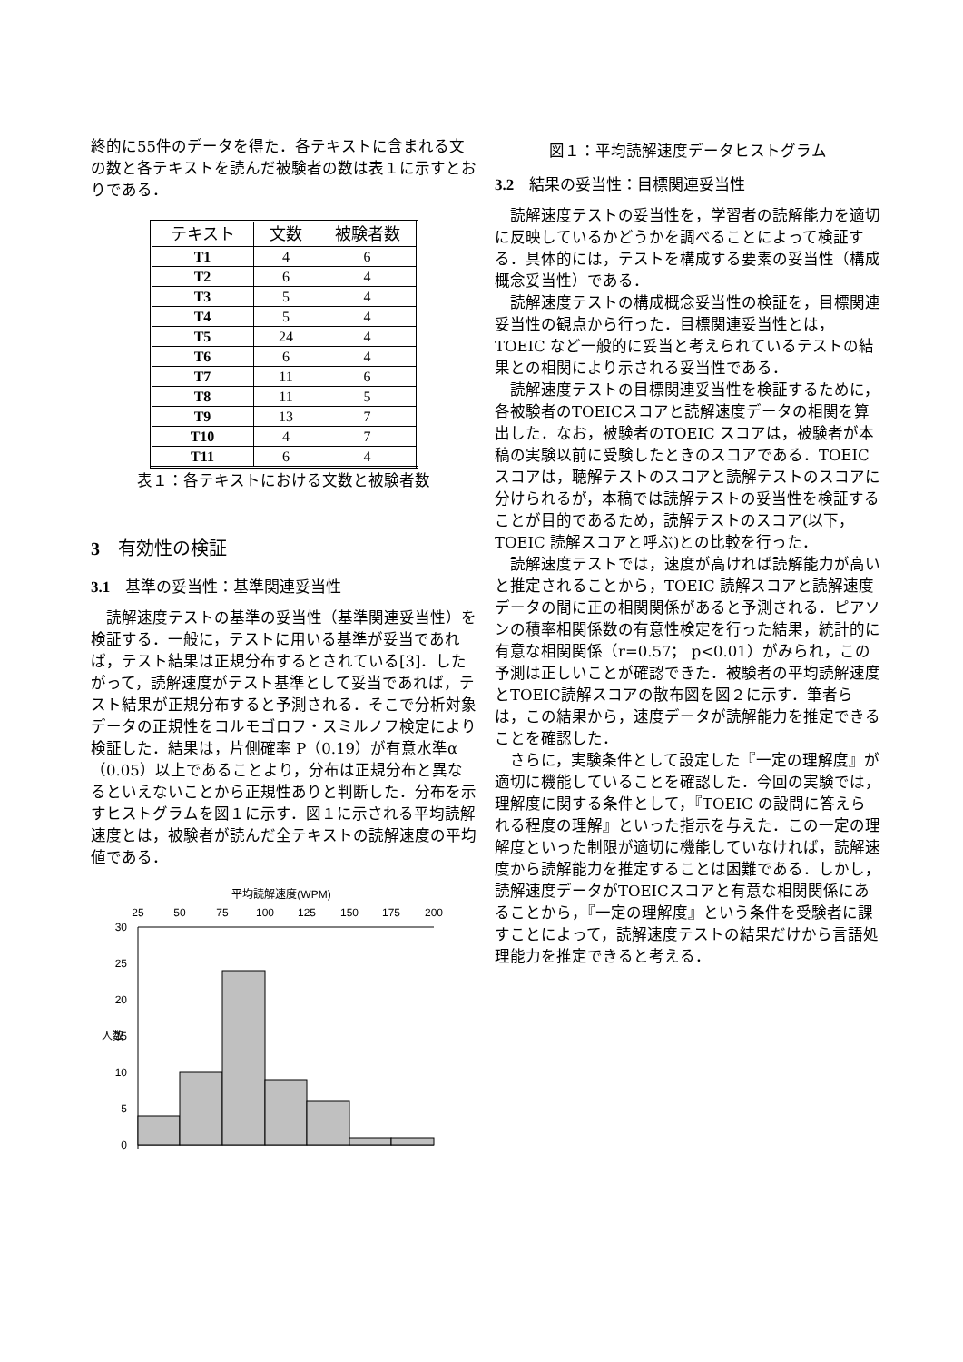終的に55件のデータを得た．各テキストに含まれる文の数と各テキストを読んだ被験者の数は表１に示すとおりである．
| テキスト | 文数 | 被験者数 |
| --- | --- | --- |
| T1 | 4 | 6 |
| T2 | 6 | 4 |
| T3 | 5 | 4 |
| T4 | 5 | 4 |
| T5 | 24 | 4 |
| T6 | 6 | 4 |
| T7 | 11 | 6 |
| T8 | 11 | 5 |
| T9 | 13 | 7 |
| T10 | 4 | 7 |
| T11 | 6 | 4 |
表１：各テキストにおける文数と被験者数
3　有効性の検証
3.1　基準の妥当性：基準関連妥当性
読解速度テストの基準の妥当性（基準関連妥当性）を検証する．一般に，テストに用いる基準が妥当であれば，テスト結果は正規分布するとされている[3]．したがって，読解速度がテスト基準として妥当であれば，テスト結果が正規分布すると予測される．そこで分析対象データの正規性をコルモゴロフ・スミルノフ検定により検証した．結果は，片側確率 P（0.19）が有意水準α（0.05）以上であることより，分布は正規分布と異なるといえないことから正規性ありと判断した．分布を示すヒストグラムを図１に示す．図１に示される平均読解速度とは，被験者が読んだ全テキストの読解速度の平均値である．
平均読解速度(WPM)
25
50
75
100
125
150
175
200
30
25
20
15
10
5
0
人数
図１：平均読解速度データヒストグラム
3.2　結果の妥当性：目標関連妥当性
読解速度テストの妥当性を，学習者の読解能力を適切に反映しているかどうかを調べることによって検証する．具体的には，テストを構成する要素の妥当性（構成概念妥当性）である．
読解速度テストの構成概念妥当性の検証を，目標関連妥当性の観点から行った．目標関連妥当性とは，TOEIC など一般的に妥当と考えられているテストの結果との相関により示される妥当性である．
読解速度テストの目標関連妥当性を検証するために，各被験者のTOEICスコアと読解速度データの相関を算出した．なお，被験者のTOEIC スコアは，被験者が本稿の実験以前に受験したときのスコアである．TOEIC スコアは，聴解テストのスコアと読解テストのスコアに分けられるが，本稿では読解テストの妥当性を検証することが目的であるため，読解テストのスコア(以下，TOEIC 読解スコアと呼ぶ)との比較を行った．
読解速度テストでは，速度が高ければ読解能力が高いと推定されることから，TOEIC 読解スコアと読解速度データの間に正の相関関係があると予測される．ピアソンの積率相関係数の有意性検定を行った結果，統計的に有意な相関関係（r=0.57； p<0.01）がみられ，この予測は正しいことが確認できた．被験者の平均読解速度とTOEIC読解スコアの散布図を図２に示す．筆者らは，この結果から，速度データが読解能力を推定できることを確認した．
さらに，実験条件として設定した『一定の理解度』が適切に機能していることを確認した．今回の実験では，理解度に関する条件として，『TOEIC の設問に答えられる程度の理解』といった指示を与えた．この一定の理解度といった制限が適切に機能していなければ，読解速度から読解能力を推定することは困難である．しかし，読解速度データがTOEICスコアと有意な相関関係にあることから，『一定の理解度』という条件を受験者に課すことによって，読解速度テストの結果だけから言語処理能力を推定できると考える．